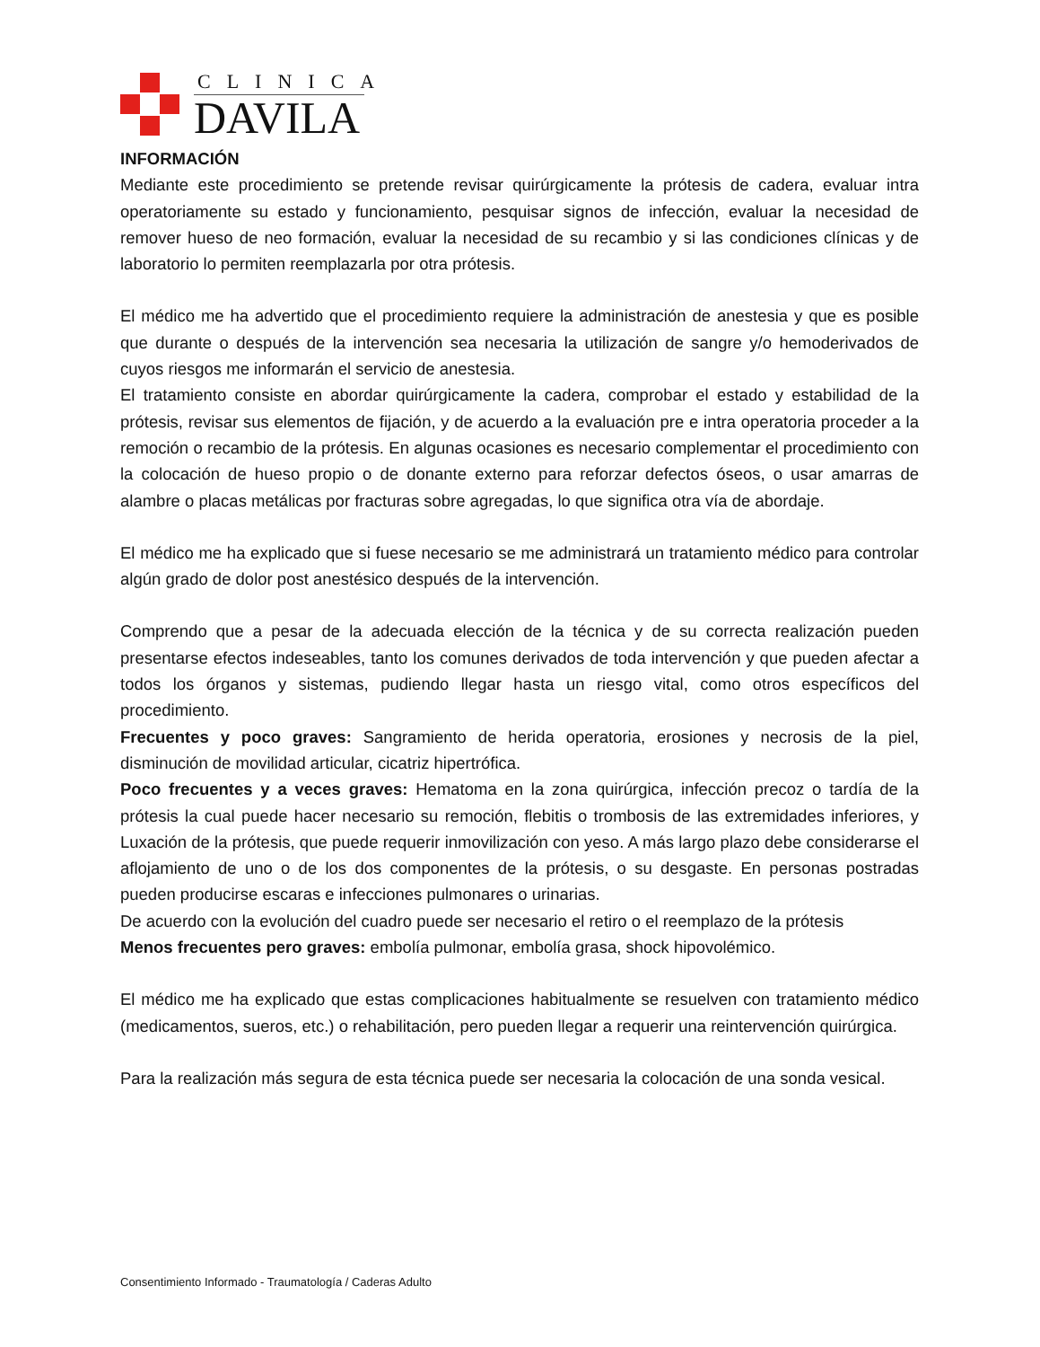CLINICA
DAVILA
INFORMACIÓN
Mediante este procedimiento se pretende revisar quirúrgicamente la prótesis de cadera, evaluar intra operatoriamente su estado y funcionamiento, pesquisar signos de infección, evaluar la necesidad de remover hueso de neo formación, evaluar la necesidad de su recambio y si las condiciones clínicas y de laboratorio lo permiten reemplazarla por otra prótesis.
El médico me ha advertido que el procedimiento requiere la administración de anestesia y que es posible que durante o después de la intervención sea necesaria la utilización de sangre y/o hemoderivados de cuyos riesgos me informarán el servicio de anestesia.
El tratamiento consiste en abordar quirúrgicamente la cadera, comprobar el estado y estabilidad de la prótesis, revisar sus elementos de fijación, y de acuerdo a la evaluación pre e intra operatoria proceder a la remoción o recambio de la prótesis. En algunas ocasiones es necesario complementar el procedimiento con la colocación de hueso propio o de donante externo para reforzar defectos óseos, o usar amarras de alambre o placas metálicas por fracturas sobre agregadas, lo que significa otra vía de abordaje.
El médico me ha explicado que si fuese necesario se me administrará un tratamiento médico para controlar algún grado de dolor post anestésico después de la intervención.
Comprendo que a pesar de la adecuada elección de la técnica y de su correcta realización pueden presentarse efectos indeseables, tanto los comunes derivados de toda intervención y que pueden afectar a todos los órganos y sistemas, pudiendo llegar hasta un riesgo vital, como otros específicos del procedimiento.
Frecuentes y poco graves: Sangramiento de herida operatoria, erosiones y necrosis de la piel, disminución de movilidad articular, cicatriz hipertrófica.
Poco frecuentes y a veces graves: Hematoma en la zona quirúrgica, infección precoz o tardía de la prótesis la cual puede hacer necesario su remoción, flebitis o trombosis de las extremidades inferiores, y Luxación de la prótesis, que puede requerir inmovilización con yeso. A más largo plazo debe considerarse el aflojamiento de uno o de los dos componentes de la prótesis, o su desgaste. En personas postradas pueden producirse escaras e infecciones pulmonares o urinarias.
De acuerdo con la evolución del cuadro puede ser necesario el retiro o el reemplazo de la prótesis
Menos frecuentes pero graves: embolía pulmonar, embolía grasa, shock hipovolémico.
El médico me ha explicado que estas complicaciones habitualmente se resuelven con tratamiento médico (medicamentos, sueros, etc.) o rehabilitación, pero pueden llegar a requerir una reintervención quirúrgica.
Para la realización más segura de esta técnica puede ser necesaria la colocación de una sonda vesical.
Consentimiento Informado - Traumatología / Caderas Adulto